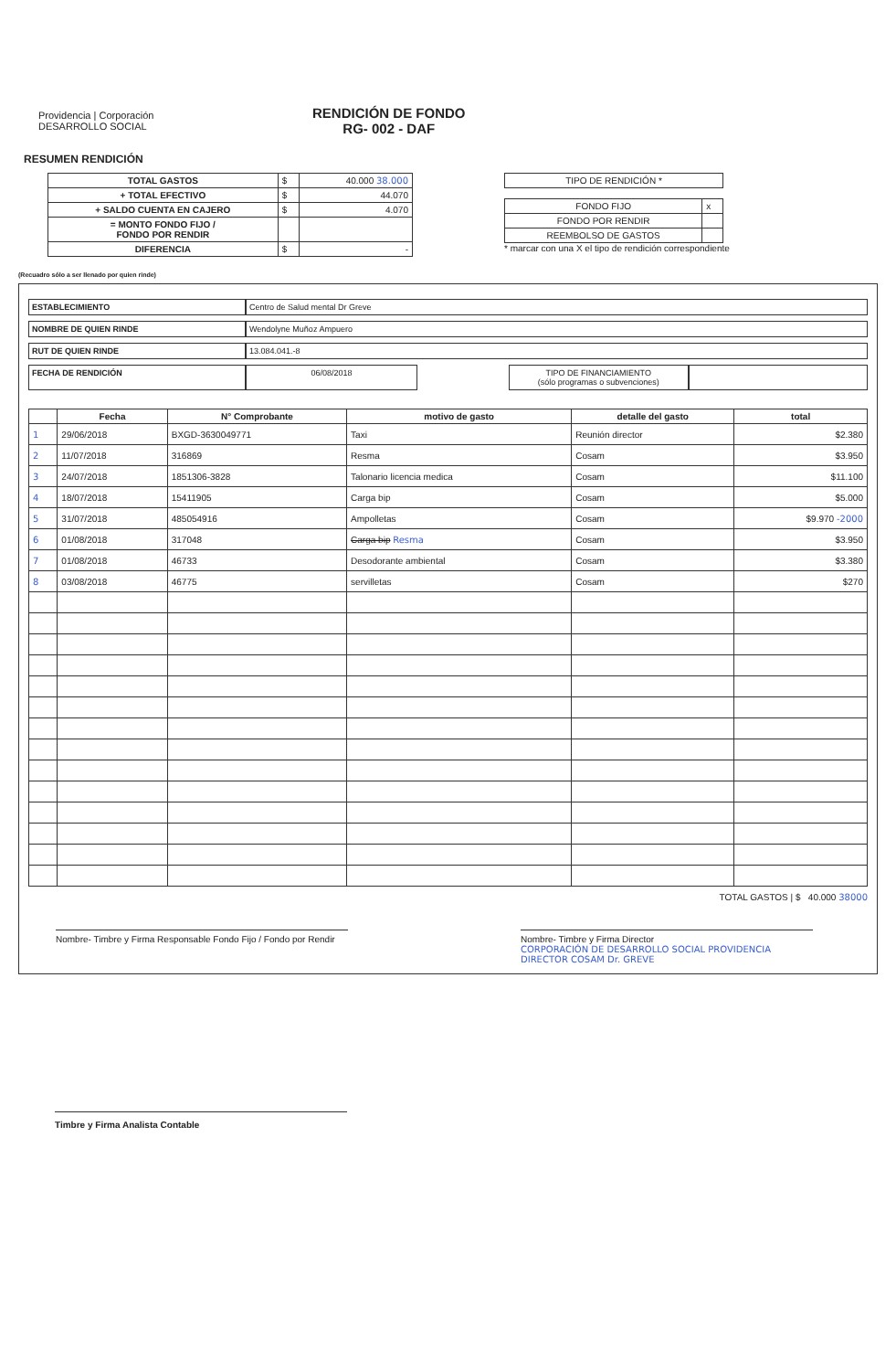Providencia | Corporación DESARROLLO SOCIAL
RENDICIÓN DE FONDO
RG- 002 - DAF
RESUMEN RENDICIÓN
| TOTAL GASTOS | $ | 40.000 38.000 |
| + TOTAL EFECTIVO | $ | 44.070 |
| + SALDO CUENTA EN CAJERO | $ | 4.070 |
| = MONTO FONDO FIJO / FONDO POR RENDIR | | |
| DIFERENCIA | $ | - |
| TIPO DE RENDICIÓN * |
| FONDO FIJO | x |
| FONDO POR RENDIR | |
| REEMBOLSO DE GASTOS | |
* marcar con una X el tipo de rendición correspondiente
(Recuadro sólo a ser llenado por quien rinde)
ESTABLECIMIENTO Centro de Salud mental Dr Greve
NOMBRE DE QUIEN RINDE Wendolyne Muñoz Ampuero
RUT DE QUIEN RINDE 13.084.041.-8
FECHA DE RENDICIÓN 06/08/2018 TIPO DE FINANCIAMIENTO
(sólo programas o subvenciones)
| | Fecha | N° Comprobante | motivo de gasto | detalle del gasto | total |
| --- | --- | --- | --- | --- | --- |
| 1 | 29/06/2018 | BXGD-3630049771 | Taxi | Reunión director | $2.380 |
| 2 | 11/07/2018 | 316869 | Resma | Cosam | $3.950 |
| 3 | 24/07/2018 | 1851306-3828 | Talonario licencia medica | Cosam | $11.100 |
| 4 | 18/07/2018 | 15411905 | Carga bip | Cosam | $5.000 |
| 5 | 31/07/2018 | 485054916 | Ampolletas | Cosam | $9.970 -2000 |
| 6 | 01/08/2018 | 317048 | Carga bip Resma | Cosam | $3.950 |
| 7 | 01/08/2018 | 46733 | Desodorante ambiental | Cosam | $3.380 |
| 8 | 03/08/2018 | 46775 | servilletas | Cosam | $270 |
TOTAL GASTOS | $ 40.000 38000
Nombre- Timbre y Firma Responsable Fondo Fijo / Fondo por Rendir
Nombre- Timbre y Firma Director
CORPORACIÓN DE DESARROLLO SOCIAL PROVIDENCIA DIRECTOR COSAM Dr. GREVE
Timbre y Firma Analista Contable